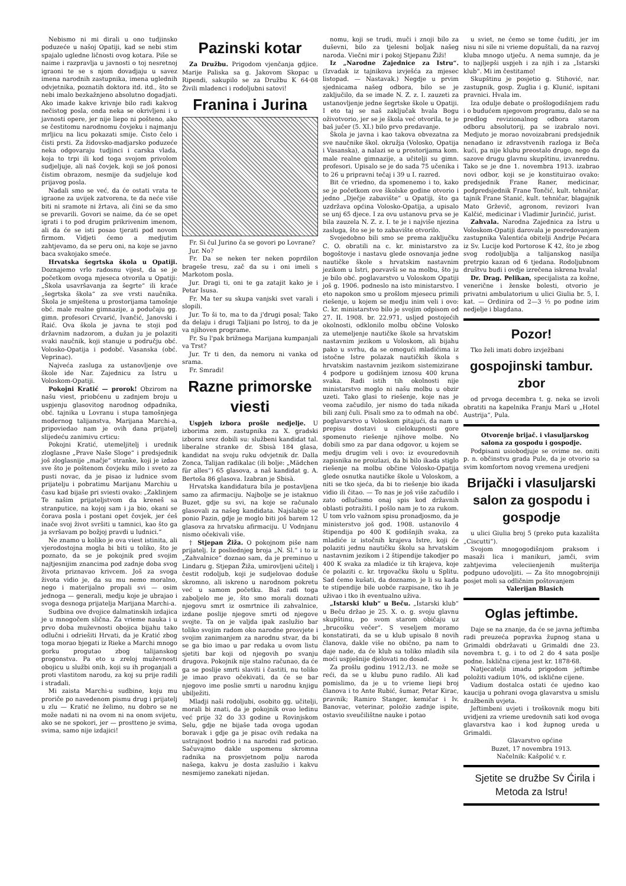Nebismo ni mi dirali u ono tudjinsko poduzeće u našoj Opatiji, kad se nebi stim spajalo ugledne ličnosti ovog kotara. Piše se naime i razpravlja u javnosti o toj nesretnoj igraoni te se s njom dovadjaju u savez imena narodnih zastupnika, imena uglednih odvjetnika, poznatih doktora itd. itd., što se nebi imalo bezkažnjeno absolutno dogadjati. Ako imade kakve krivnje bilo radi kakvog nečistog posla, onda neka se okrivljeni i u javnosti opere, jer nije liepo ni pošteno, ako se čestitomu narodnomu čovjeku i najmanju mrljicu na licu pokazati smije. Čisto čelo i čisti prsti. Za židovsko-madjarsko poduzeće neka odgovaraju tudjinci i carska vlada, koja to trpi ili kod toga svojom privolom sudjeljuje, ali naš čovjek, koji se još ponosi čistim obrazom, nesmije da sudjeluje kod prijavog posla.
Nadali smo se već, da će ostati vrata te igraone za uvijek zatvorena, te da neće više biti ni sramote ni žrtava, ali čini se da smo se prevarili. Govori se naime, da će se opet igrati i to pod drugim prikrivenim imenom, ali da će se isti posao tjerati pod novom firmom. Vidjeti ćemo a medjutim zahtjevamo, da se peru oni, na koje se javno baca svakojako smeće.
Hrvatska šegrtska škola u Opatiji. Doznajemo vrlo radosnu vijest, da se je početkom ovoga mjeseca otvorila u Opatiji: „Škola usavršavanja za šegrte“ ili kraće „šegrtska škola“ za sve vrsti naučnika. Škola je smještena u prostorijama tamošnje obć. male realne gimnazije, a podučaju gg. gimn. profesori Crvarić, Ivančić, Janovski i Raić. Ova škola je javna te stoji pod državnim nadzorom, a dužan ju je polaziti svaki naučnik, koji stanuje u području obć. Volosko-Opatija i podobć. Vasanska (obć. Veprinac).
Najveća zasluga za ustanovljenje ove škole ide Nar. Zajednicu za Istru u Voloskom-Opatiji.
Pokojni Kratić — prorok! Obzirom na našu viest, priobćenu u zadnjem broju u uspjenju glasovitog narodnog odpadnika, obć. tajnika u Lovranu i stupa tamošnjega modernog talijanstva, Marijana Marchi-a, pripoviedao nam je ovih dana prijatelj slijedeću zanimivu crticu:
Pokojni Kratić, utemeljitelj i urednik zloglasne „Prave Naše Sloge“ i predsjednik još zloglasnije „mačje“ stranke, koji je izdao sve što je poštenom čovjeku milo i sveto za pusti novac, da je pisao iz ludnice svom prijatelju i pobratimu Marijanu Marchiu u času kad bijaše pri sviesti ovako: „Zaklinjem Te našim prijateljstvom da kreneš sa stranputice, na kojoj sam i ja bio, okani se čorava posla i postani opet čovjek, jer ćeš inače svoj život svršiti u tamnici, kao što ga ja svršavam po božjoj pravdi u ludnici.“
Ne znamo u koliko je ova viest istinita, ali vjerodostojna mogla bi biti u toliko, što je poznato, da se je pokojnik pred svojim najtjesnijim znancima pod zadnje doba svog života priznavao krivcem. Još za svoga života vidio je, da su mu nemo moralno, nego i materijalno propali svi — osim jednoga — generali, medju koje je ubrajao i svoga desnoga prijatelja Marijana Marchi-a.
Sudbina ove dvojice dalmatinskih izdajica je u mnogočem slična. Za vrieme nauka i u prvo doba muževnosti obojica bijahu tako odlučni i odriešiti Hrvati, da je Kratić zbog toga morao bjegati iz Rieke a Marchi mnogo gorku progutao zbog talijanskog progonstva. Pa eto u zreloj muževnosti obojicu u službi onih, koji su ih proganjali a proti vlastitom narodu, za koj su prije radili i stradali.
Mi zaista Marchi-u sudbine, koju mu proriče po navedenom pismu drug i prijatelj u zlu — Kratić ne želimo, nu dobro se ne može nadati ni na ovom ni na onom svijetu, ako se ne spokori, jer — prostteno je svima, svima, samo nije izdajici!
Pazinski kotar
Za Družbu. Prigodom vjenčanja gdjice. Marije Paliska sa g. Jakovom Skopac u Ripendi, sakupilo se za Družbu K 64·08 Živili mladenci i rodoljubni satovi!
Franina i Jurina
Fr. Si čul Jurino ča se govori po Lovrane?
Jur. No?
Fr. Da se neken ter neken poprdilon brageše tresu, zač da su i oni imeli s Markotom posla.
Jur. Dragi ti, oni te ga zatajit kako je i Petar Isusa.
Fr. Ma ter su skupa vanjski svet varali i slopili.
Jur. To ši to, ma to da j'drugi posal; Tako da delaju i drugi Taljiani po Istroj, to da je va njihoven programe.
Fr. Su l'pak brižnega Marijana kumpanjali va Trst?
Jur. Tr ti den, da nemoru ni vanka od srama.
Fr. Smradi!
Razne primorske viesti
Uspjeh izbora prošle nedjelje. U izborima zem. zastupnika za X. gradski izborni srez dobili su: službeni kandidat tal. liberalne stranke dr. Sbisà 184 glasa, kandidat na svoju ruku odvjetnik dr. Dalla Zonca, Talijan radikalac (ili bolje: „Mädchen für alles“) 65 glasova, a naš kandidat g. A. Bertoša 86 glasova. Izabran je Sbisà.
Hrvatska kandidatura bila je postavljena samo za afirmaciju. Najbolje se je istaknuo Buzet, gdje su svi, na koje se računalo glasovali za našeg kandidata. Najslabije se ponio Pazin, gdje je moglo biti još barem 12 glasova za hrvatsku afirmaciju. U Vodnjanu nismo očekivali više.
† Stjepan Žiža. O pokojnom piše nam prijatelj. Iz posliednjeg broja „N. Sl.“ i to iz „Zahvalnice“ doznao sam, da je preminuo u Lindaru g. Stjepan Žiža, umirovljeni učitelj i čestit rodoljub, koji je sudjelovao doduše skromno, ali iskreno u narodnom pokretu već u samom početku. Baš radi toga zaboljelo me je, što smo morali doznati njegovu smrt iz osmrtnice ili zahvalnice, izdane poslije njegove smrti od njegove svojte. Ta on je valjda ipak zaslužio bar toliko svojim radom oko narodne prosvjete i svojim zanimanjem za narodnu stvar, da bi se ga bio imao u par redaka u ovom listu sjetiti bar koji od njegovih po svanju drugova. Pokojnik nije stalno računao, da će ga se poslije smrti slaviti i častiti, nu toliko je imao pravo očekivati, da će se bar njegovo ime poslie smrti u narodnu knjigu ubilježiti.
Mladji naši rodoljubi, osobito gg. učitelji, morali bi znati, da je pokojnik ovao ledinu već prije 32 do 33 godine u Rovinjskom Selu, gdje ne bijaše tada ovoga ugodan boravak i gdje ga je pisac ovih redaka na ustrajnost bodrio i na narodni rad poticao. Sačuvajmo dakle uspomenu skromna radnika na prosvjetnom polju naroda našega, kakvu je dosta zaslužio i kakvu nesmijemo zanekati nijedan.
nomu, koji se trudi, muči i znoji bilo za duševni, bilo za tjelesni boljak našeg naroda. Viečni mir i pokoj Stjepanu Žiži!
Iz „Narodne Zajednice za Istru“. (Izvadak iz tajnikova izvješća za mjesec listopad. — Nastavak.) Negdje u prvim sjednicama našeg odbora, bilo se je zaključilo, da se imade N. Z. z. I. zauzeti za ustanovljenje jedne šegrtske škole u Opatiji. I eto taj se naš zaključak hvala Bogu oživotvorio, jer se je škola već otvorila, te je baš jučer (5. XI.) bilo prvo predavanje.
Škola je javna i kao takova obvezatna za sve naučnike škol. okružja (Volosko, Opatija i Vasanska), a nalazi se u prostorijama kom. male realne gimnazije, a učitelji su gimn. profesori. Upisalo se je do sada 75 učenika i to 26 u pripravni tečaj i 39 u I. razred.
Bit će vriedno, da spomenemo i to, kako se je početkom ove školske godine otvorio i jedno „Dječje zabavište“ u Opatiji, što ga uzdržava općina Volosko-Opatija, a upisalo se unj 65 djece. I za ovu ustanovu prva se je bila zauzela N. Z. z. I. te je i najviše njezina zasluga, što se je to zabavište otvorilo.
Svojedobno bili smo se prema zaključku C. O. obratili na c. kr. ministarstvo za bogoštovje i nastavu glede osnovanja jedne nautičke škole s hrvatskim nastavnim jezikom u Istri, pozvavši se na molbu, što ju je bilo obć. poglavarstvo u Voloskom Opatiji još g. 1906. podneslo na isto ministarstvo. I eto napokon smo u prošlom mjesecu primili riešenje, u kojem se medju inim veli i ovo: C. kr. ministarstvo bilo je svojim odpisom od 27. II. 1908. br. 22.971, usljed postojećih okolnosti, odklonilo molbu občine Volosko za utemeljenje nautičke škole sa hrvatskim nastavnim jezikom u Voloskom, ali bijahu pako u svrhu, da se omogući mladićima iz istočne Istre polazak nautičkih škola s hrvatskim nastavnim jezikom sistemizirane 4 podpore u godišnjem iznosu 400 kruna svaka. Radi istih tih okolnosti nije ministarstvo moglo ni našu molbu u obzir uzeti. Tako glasi to riešenje, koje nas je veoma začudilo, jer nismo do tada nikada bili zanj čuli. Pisali smo za to odmah na obć. poglavarstvo u Voloskom pitajući, da nam u prepisu dostavi u cielokupnosti gore spomenuto riešenje njihove molbe. No dobili smo za par dana odgovor, u kojem se medju drugim veli i ovo: iz evouredovnih zapisnika ne proizlazi, da bi bilo ikada stiglo riešenje na molbu občine Volosko-Opatija glede osnutka nautičke škole u Voloskom, a niti se tko sjeća, da bi to riešenje bio ikada vidio ili čitao. — To nas je još više začudilo i zato odlučismo onaj spis kod državnih oblasti potražiti. I pošlo nam je to za rukom. U tom vrlo važnom spisu pronadjosmo, da je ministerstvo još god. 1908. ustanovilo 4 štipendija po 400 K godišnjih svaka, za mladiće iz istočnih krajeva Istre, koji će polaziti jednu nautičku školu sa hrvatskim nastavnim jezikom i 2 štipendije takodjer po 400 K svaka za mladiće iz tih krajeva, koje će polaziti c. kr. trgovačku školu u Splitu. Sad ćemo kušati, da doznamo, je li su kada te stipendije bile uobće razpisane, tko ih je uživao i tko ih eventualno uživa.
„Istarski klub“ u Beču. „Istarski klub“ u Beču držao je 25. X. o. g. svoju glavnu skupštinu, po svom starom običaju uz „brucošku večer“. S veseljem moramo konstatirati, da se u klub upisalo 8 novih članova, dakle više no obično, pa nam to daje nade, da će klub sa toliko mladih sila moći uspješnije djelovati no dosad.
Za prošlu godinu 1912./13. ne može se reći, da se u klubu puno radilo. Ali kad pomislimo, da je u to vrieme liepi broj članova i to Ante Rubić, šumar, Petar Kirac, pravnik; Ramiro Stanger, kemičar i Iv. Banovac, veterinar, položio zadnje ispite, ostavio sveučilištne nauke i potao
u sviet, ne ćemo se tome čuditi, jer im nisu ni sile ni vrieme dopuštali, da na razvoj kluba mnogo utječu. A nema sumnje, da je to najljepši uspjeh i za njih i za „Istarski klub“. Mi im čestitamo!
Skupštinu je posjetio g. Stihović, nar. zastupnik, gosp. Zuglia i g. Klunić, ispitani pravnici. Hvala im.
Iza odulje debate o prošlogodišnjem radu i o budućem njegovom programu, dalo se na predlog revizionalnog odbora starom odboru absolutorij, pa se izabralo novi. Medjuto je morao novoizabrani predsjednik nenadano iz zdravstvenih razloga iz Beča kući, pa nije klubu preostalo drugo, nego da sazove drugu glavnu skupštinu, izvanrednu. Tako se je dne 1. novembra 1913. izabrao novi odbor, koji se je konstituirao ovako: predsjednik Frane Raner, medicinar, podpredsjednik Frane Tončić, kult. tehničar, tajnik Frane Stanić, kult. tehničar, blagajnik Mato Grževič, agronom, revizori Ivan Kalčić, medicinar i Vladimir Jurinčić, jurist.
Zahvala. Narodna Zajednica za Istru u Voloskom-Opatiji darovala je posredovanjem zastupnika Valentića obitelji Andrije Pećara iz Sv. Lucije kod Portorose K 42, što je zbog svog rodoljublja a talijanskog nasilja pretrpio kazan od 6 tjedana. Rodoljubnom društvu budi i ovdje izrečena iskrena hvala!
Dr. Drag. Pelikan, specijalista za kožne, venerične i ženske bolesti, otvorio je privatni ambulatorium u ulici Giulia br. 5, I. kat. — Ordinira od 2—3 ½ po podne izim nedjelje i blagdana.
Pozor!
Tko želi imati dobro izvježbani
gospojinski tambur. zbor
od prvoga decembra t. g. neka se izvoli obratiti na kapelnika Franju Marš u „Hotel Austrija“, Pula.
Otvorenje brijač. i vlasuljarskog salona za gospodu i gospodje.
Podpisani usiobodjuje se ovime ne. oniti p. n. občinstvu grada Pule, da je otvorio sa svim komfortom novog vremena uredjeni
Brijački i vlasuljarski salon za gospodu i gospodje
u ulici Giulia broj 5 (preko puta kazališta „Ciscutti“).
Svojom mnogogodišnjom praksom i masaži lica i manikuri, jamči, svim zahtjevima veleciienjenih mušterija podpuno udovoljiti. — Za što mnogobrojniji posjet moli sa odličnim poštovanjem
Valerijan Blasich
Oglas jeftimbe.
Daje se na znanje, da će se javna jeftimba radi preuzeća popravka župnog stana u Grimaldi obdržavati u Grimaldi dne 23. novembra t. g. i to od 2 do 4 sata poslje podne. Isklična cijena jest kr. 1878·68.
Natjecatelji imadu prigodom jeftimbe položiti vadium 10%, od isklične cijene.
Vadium dostalca ostati će ujedno kao kaucija u pohrani ovoga glavarstva u smislu dražbenih uvjeta.
Jeftimbeni uvjeti i troškovnik mogu biti uvidjeni za vrieme uredovnih sati kod ovoga glavarstva kao i kod župnog ureda u Grimaldi.
Glavarstvo općine
Buzet, 17 novembra 1913.
Načelnik: Kašpolić v. r.
Sjetite se družbe Sv Ćirila i Metoda za Istru!